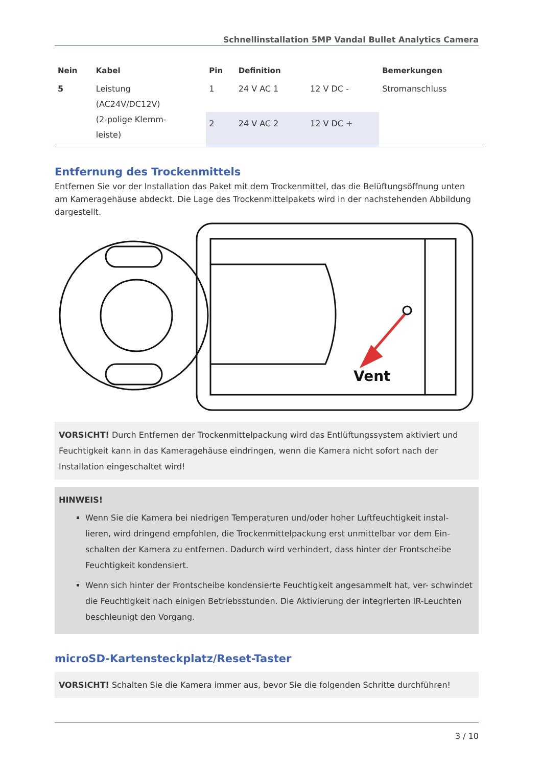Schnellinstallation 5MP Vandal Bullet Analytics Camera
| Nein | Kabel | Pin | Definition | | Bemerkungen |
| --- | --- | --- | --- | --- | --- |
| 5 | Leistung (AC24V/DC12V) (2-polige Klemm- leiste) | 1 | 24 V AC 1 | 12 V DC - | Stromanschluss |
| | | 2 | 24 V AC 2 | 12 V DC + | |
Entfernung des Trockenmittels
Entfernen Sie vor der Installation das Paket mit dem Trockenmittel, das die Belüftungsöffnung unten am Kameragehäuse abdeckt. Die Lage des Trockenmittelpakets wird in der nachstehenden Abbildung dargestellt.
Vent
VORSICHT! Durch Entfernen der Trockenmittelpackung wird das Entlüftungssystem aktiviert und Feuchtigkeit kann in das Kameragehäuse eindringen, wenn die Kamera nicht sofort nach der Installation eingeschaltet wird!
HINWEIS!
Wenn Sie die Kamera bei niedrigen Temperaturen und/oder hoher Luftfeuchtigkeit instal- lieren, wird dringend empfohlen, die Trockenmittelpackung erst unmittelbar vor dem Ein- schalten der Kamera zu entfernen. Dadurch wird verhindert, dass hinter der Frontscheibe Feuchtigkeit kondensiert.
Wenn sich hinter der Frontscheibe kondensierte Feuchtigkeit angesammelt hat, ver- schwindet die Feuchtigkeit nach einigen Betriebsstunden. Die Aktivierung der integrierten IR-Leuchten beschleunigt den Vorgang.
microSD-Kartensteckplatz/Reset-Taster
VORSICHT! Schalten Sie die Kamera immer aus, bevor Sie die folgenden Schritte durchführen!
3 / 10